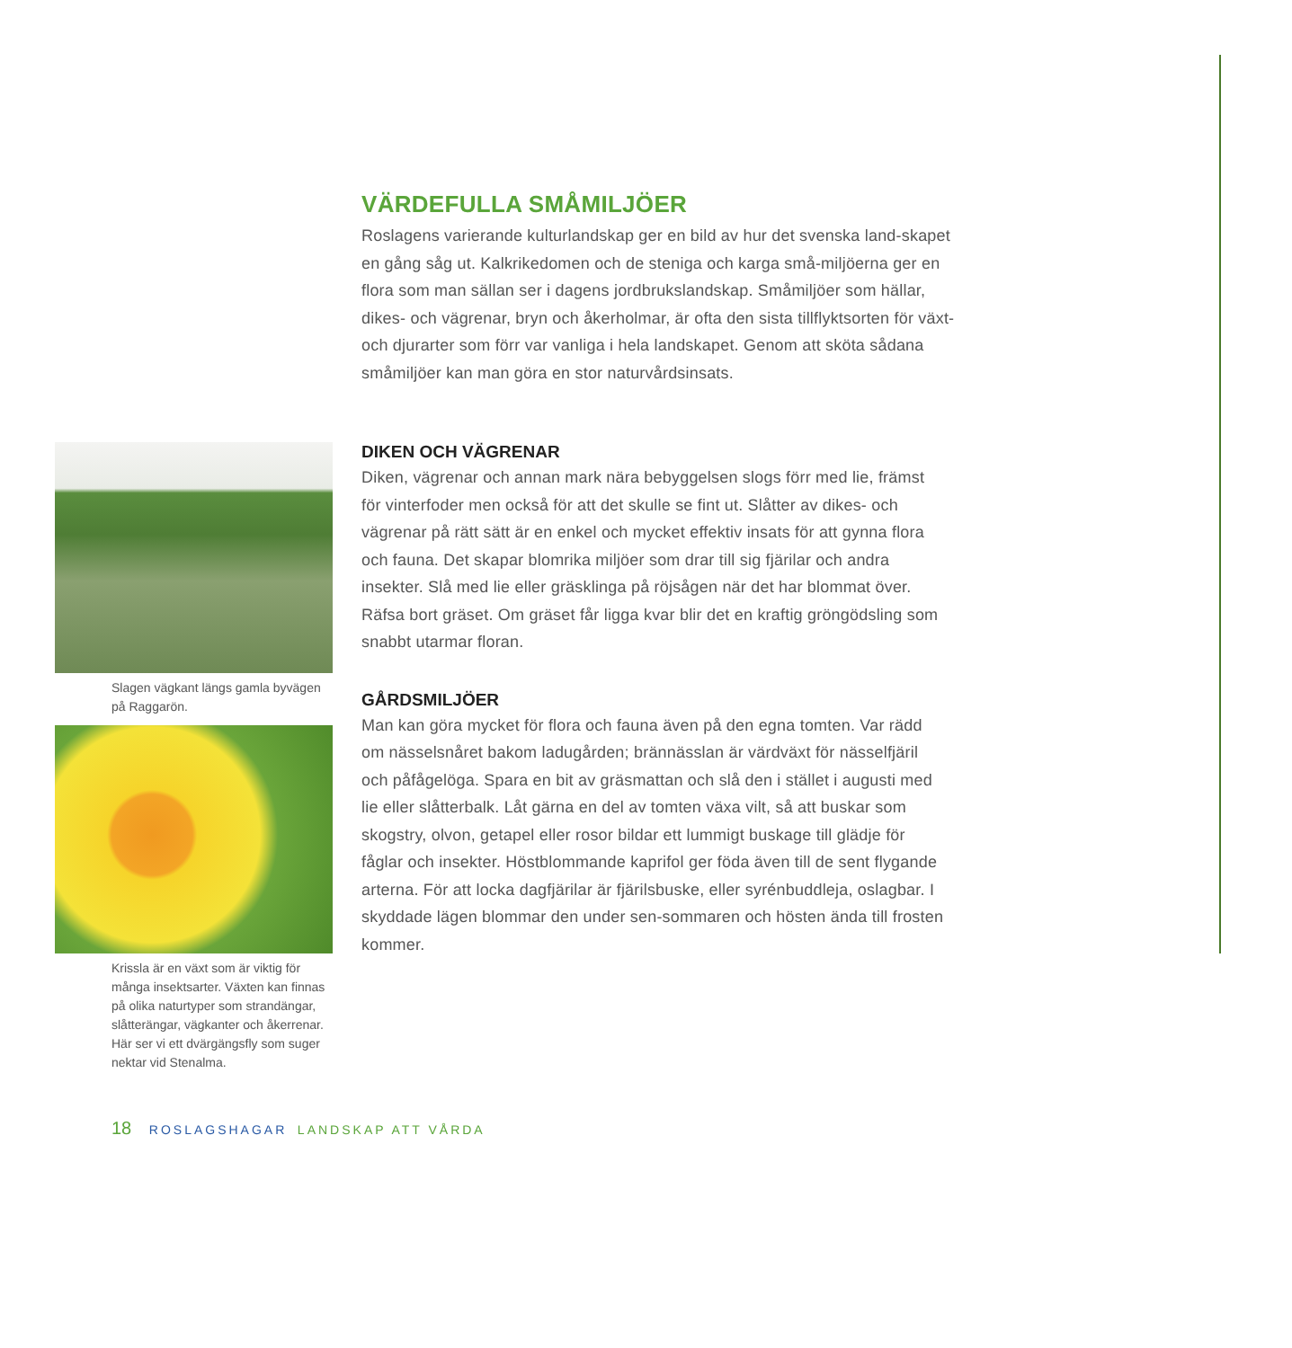VÄRDEFULLA SMÅMILJÖER
Roslagens varierande kulturlandskap ger en bild av hur det svenska land-skapet en gång såg ut. Kalkrikedomen och de steniga och karga små-miljöerna ger en flora som man sällan ser i dagens jordbrukslandskap. Småmiljöer som hällar, dikes- och vägrenar, bryn och åkerholmar, är ofta den sista tillflyktsorten för växt- och djurarter som förr var vanliga i hela landskapet. Genom att sköta sådana småmiljöer kan man göra en stor naturvårdsinsats.
Slagen vägkant längs gamla byvägen på Raggarön.
Krissla är en växt som är viktig för många insektsarter. Växten kan finnas på olika naturtyper som strandängar, slåtterängar, vägkanter och åkerrenar. Här ser vi ett dvärgängsfly som suger nektar vid Stenalma.
DIKEN OCH VÄGRENAR
Diken, vägrenar och annan mark nära bebyggelsen slogs förr med lie, främst för vinterfoder men också för att det skulle se fint ut. Slåtter av dikes- och vägrenar på rätt sätt är en enkel och mycket effektiv insats för att gynna flora och fauna. Det skapar blomrika miljöer som drar till sig fjärilar och andra insekter. Slå med lie eller gräsklinga på röjsågen när det har blommat över. Räfsa bort gräset. Om gräset får ligga kvar blir det en kraftig gröngödsling som snabbt utarmar floran.
GÅRDSMILJÖER
Man kan göra mycket för flora och fauna även på den egna tomten. Var rädd om nässelsnåret bakom ladugården; brännässlan är värdväxt för nässelfjäril och påfågelöga. Spara en bit av gräsmattan och slå den i stället i augusti med lie eller slåtterbalk. Låt gärna en del av tomten växa vilt, så att buskar som skogstry, olvon, getapel eller rosor bildar ett lummigt buskage till glädje för fåglar och insekter. Höstblommande kaprifol ger föda även till de sent flygande arterna. För att locka dagfjärilar är fjärilsbuske, eller syrénbuddleja, oslagbar. I skyddade lägen blommar den under sen-sommaren och hösten ända till frosten kommer.
18 ROSLAGSHAGAR LANDSKAP ATT VÅRDA